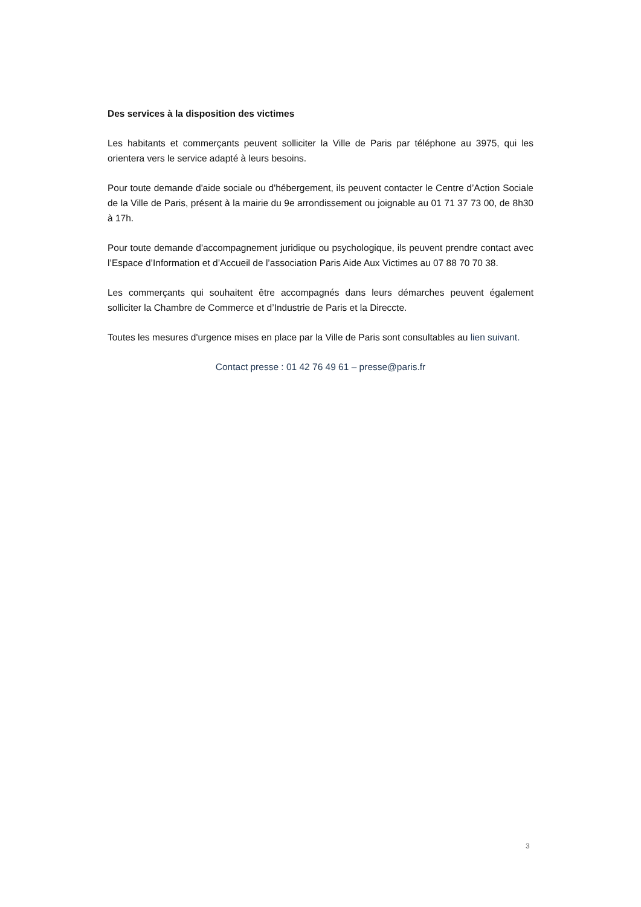Des services à la disposition des victimes
Les habitants et commerçants peuvent solliciter la Ville de Paris par téléphone au 3975, qui les orientera vers le service adapté à leurs besoins.
Pour toute demande d'aide sociale ou d'hébergement, ils peuvent contacter le Centre d’Action Sociale de la Ville de Paris, présent à la mairie du 9e arrondissement ou joignable au 01 71 37 73 00, de 8h30 à 17h.
Pour toute demande d'accompagnement juridique ou psychologique, ils peuvent prendre contact avec l’Espace d’Information et d’Accueil de l’association Paris Aide Aux Victimes au 07 88 70 70 38.
Les commerçants qui souhaitent être accompagnés dans leurs démarches peuvent également solliciter la Chambre de Commerce et d’Industrie de Paris et la Direccte.
Toutes les mesures d'urgence mises en place par la Ville de Paris sont consultables au lien suivant.
Contact presse : 01 42 76 49 61 – presse@paris.fr
3